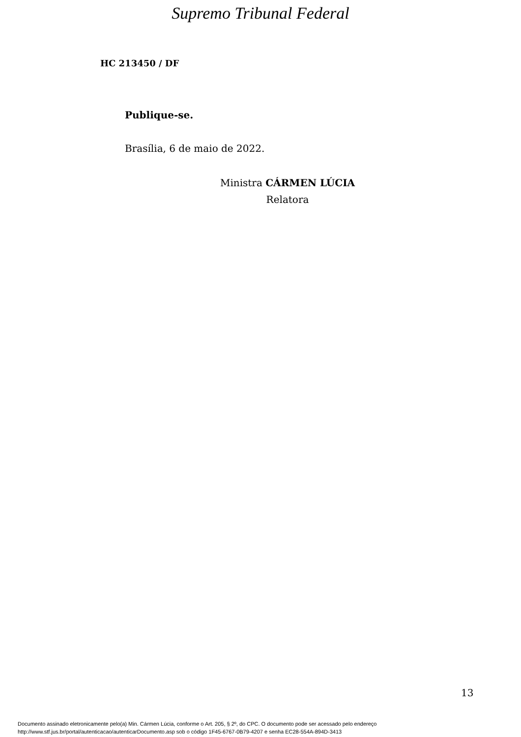Supremo Tribunal Federal
HC 213450 / DF
Publique-se.
Brasília, 6 de maio de 2022.
Ministra CÁRMEN LÚCIA
Relatora
13
Documento assinado eletronicamente pelo(a) Min. Cármen Lúcia, conforme o Art. 205, § 2º, do CPC. O documento pode ser acessado pelo endereço
http://www.stf.jus.br/portal/autenticacao/autenticarDocumento.asp sob o código 1F45-6767-0B79-4207 e senha EC28-554A-894D-3413